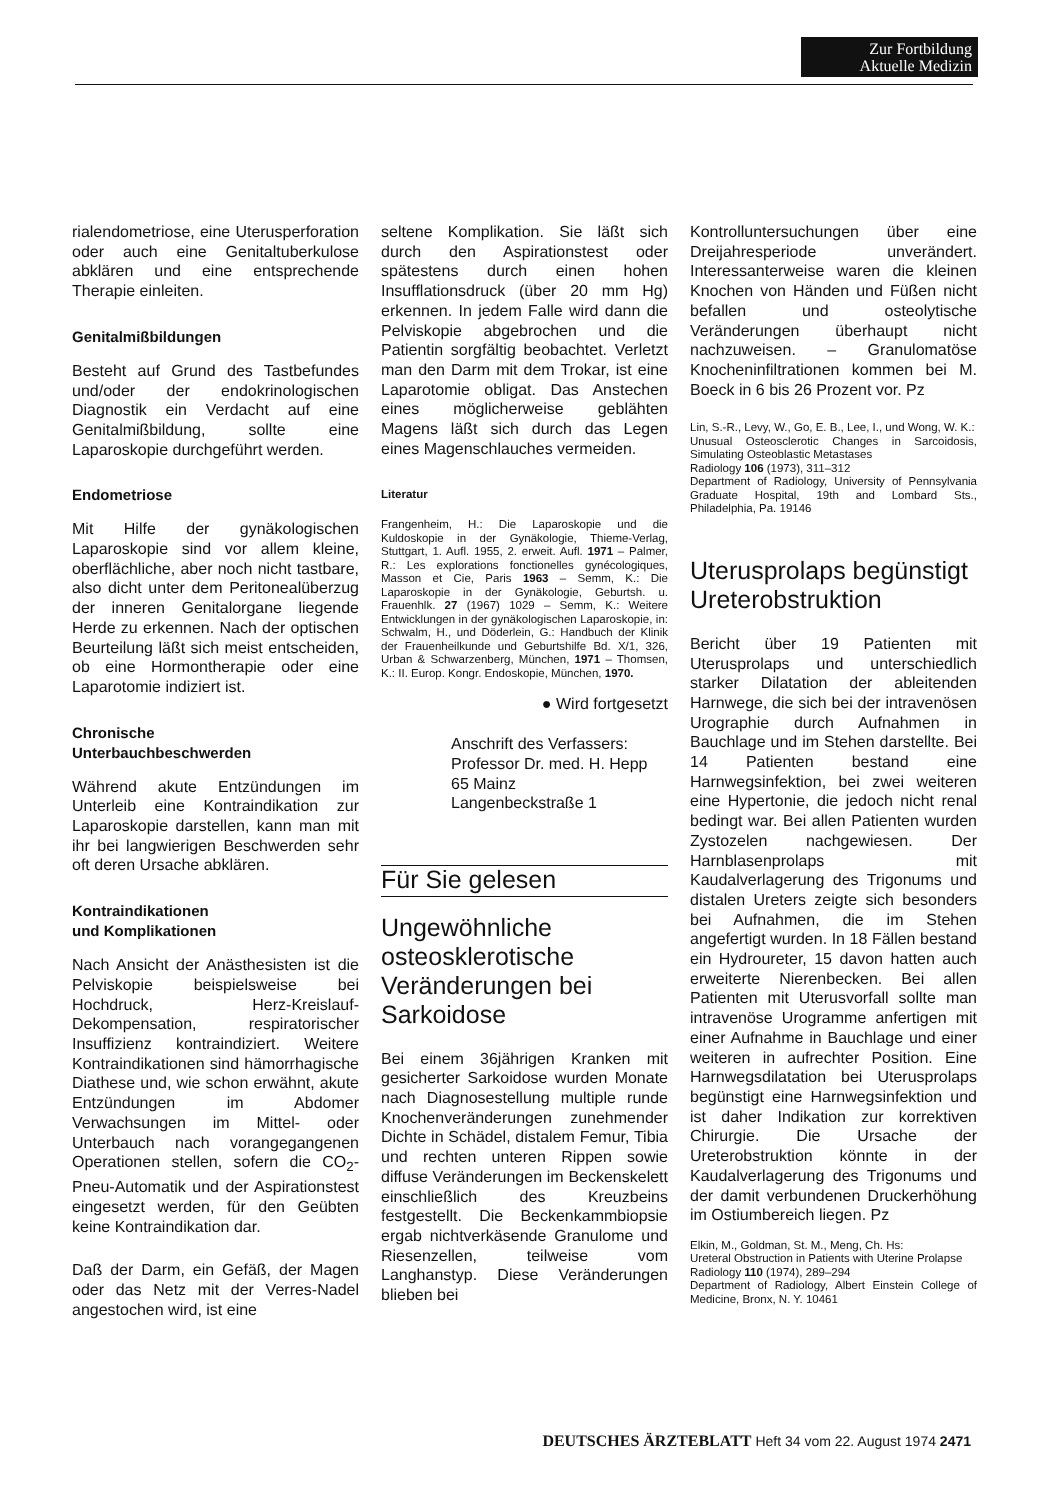Zur Fortbildung
Aktuelle Medizin
rialendometriose, eine Uterusperforation oder auch eine Genitaltuberkulose abklären und eine entsprechende Therapie einleiten.
Genitalmißbildungen
Besteht auf Grund des Tastbefundes und/oder der endokrinologischen Diagnostik ein Verdacht auf eine Genitalmißbildung, sollte eine Laparoskopie durchgeführt werden.
Endometriose
Mit Hilfe der gynäkologischen Laparoskopie sind vor allem kleine, oberflächliche, aber noch nicht tastbare, also dicht unter dem Peritonealüberzug der inneren Genitalorgane liegende Herde zu erkennen. Nach der optischen Beurteilung läßt sich meist entscheiden, ob eine Hormontherapie oder eine Laparotomie indiziert ist.
Chronische
Unterbauchbeschwerden
Während akute Entzündungen im Unterleib eine Kontraindikation zur Laparoskopie darstellen, kann man mit ihr bei langwierigen Beschwerden sehr oft deren Ursache abklären.
Kontraindikationen
und Komplikationen
Nach Ansicht der Anästhesisten ist die Pelviskopie beispielsweise bei Hochdruck, Herz-Kreislauf-Dekompensation, respiratorischer Insuffizienz kontraindiziert. Weitere Kontraindikationen sind hämorrhagische Diathese und, wie schon erwähnt, akute Entzündungen im Abdomer Verwachsungen im Mittel- oder Unterbauch nach vorangegangenen Operationen stellen, sofern die CO<sub>2</sub>-Pneu-Automatik und der Aspirationstest eingesetzt werden, für den Geübten keine Kontraindikation dar.
Daß der Darm, ein Gefäß, der Magen oder das Netz mit der Verres-Nadel angestochen wird, ist eine
seltene Komplikation. Sie läßt sich durch den Aspirationstest oder spätestens durch einen hohen Insufflationsdruck (über 20 mm Hg) erkennen. In jedem Falle wird dann die Pelviskopie abgebrochen und die Patientin sorgfältig beobachtet. Verletzt man den Darm mit dem Trokar, ist eine Laparotomie obligat. Das Anstechen eines möglicherweise geblähten Magens läßt sich durch das Legen eines Magenschlauches vermeiden.
Literatur
Frangenheim, H.: Die Laparoskopie und die Kuldoskopie in der Gynäkologie, Thieme-Verlag, Stuttgart, 1. Aufl. 1955, 2. erweit. Aufl. 1971 – Palmer, R.: Les explorations fonctionelles gynécologiques, Masson et Cie, Paris 1963 – Semm, K.: Die Laparoskopie in der Gynäkologie, Geburtsh. u. Frauenhlk. 27 (1967) 1029 – Semm, K.: Weitere Entwicklungen in der gynäkologischen Laparoskopie, in: Schwalm, H., und Döderlein, G.: Handbuch der Klinik der Frauenheilkunde und Geburtshilfe Bd. X/1, 326, Urban & Schwarzenberg, München, 1971 – Thomsen, K.: II. Europ. Kongr. Endoskopie, München, 1970.
● Wird fortgesetzt
Anschrift des Verfassers:
Professor Dr. med. H. Hepp
65 Mainz
Langenbeckstraße 1
Für Sie gelesen
Ungewöhnliche osteosklerotische Veränderungen bei Sarkoidose
Bei einem 36jährigen Kranken mit gesicherter Sarkoidose wurden Monate nach Diagnosestellung multiple runde Knochenveränderungen zunehmender Dichte in Schädel, distalem Femur, Tibia und rechten unteren Rippen sowie diffuse Veränderungen im Beckenskelett einschließlich des Kreuzbeins festgestellt. Die Beckenkammbiopsie ergab nichtverkäsende Granulome und Riesenzellen, teilweise vom Langhanstyp. Diese Veränderungen blieben bei
Kontrolluntersuchungen über eine Dreijahresperiode unverändert. Interessanterweise waren die kleinen Knochen von Händen und Füßen nicht befallen und osteolytische Veränderungen überhaupt nicht nachzuweisen. – Granulomatöse Knocheninfiltrationen kommen bei M. Boeck in 6 bis 26 Prozent vor. Pz
Lin, S.-R., Levy, W., Go, E. B., Lee, I., und Wong, W. K.:
Unusual Osteosclerotic Changes in Sarcoidosis, Simulating Osteoblastic Metastases
Radiology 106 (1973), 311–312
Department of Radiology, University of Pennsylvania Graduate Hospital, 19th and Lombard Sts., Philadelphia, Pa. 19146
Uterusprolaps begünstigt Ureterobstruktion
Bericht über 19 Patienten mit Uterusprolaps und unterschiedlich starker Dilatation der ableitenden Harnwege, die sich bei der intravenösen Urographie durch Aufnahmen in Bauchlage und im Stehen darstellte. Bei 14 Patienten bestand eine Harnwegsinfektion, bei zwei weiteren eine Hypertonie, die jedoch nicht renal bedingt war. Bei allen Patienten wurden Zystozelen nachgewiesen. Der Harnblasenprolaps mit Kaudalverlagerung des Trigonums und distalen Ureters zeigte sich besonders bei Aufnahmen, die im Stehen angefertigt wurden. In 18 Fällen bestand ein Hydroureter, 15 davon hatten auch erweiterte Nierenbecken. Bei allen Patienten mit Uterusvorfall sollte man intravenöse Urogramme anfertigen mit einer Aufnahme in Bauchlage und einer weiteren in aufrechter Position. Eine Harnwegsdilatation bei Uterusprolaps begünstigt eine Harnwegsinfektion und ist daher Indikation zur korrektiven Chirurgie. Die Ursache der Ureterobstruktion könnte in der Kaudalverlagerung des Trigonums und der damit verbundenen Druckerhöhung im Ostiumbereich liegen. Pz
Elkin, M., Goldman, St. M., Meng, Ch. Hs:
Ureteral Obstruction in Patients with Uterine Prolapse
Radiology 110 (1974), 289–294
Department of Radiology, Albert Einstein College of Medicine, Bronx, N. Y. 10461
DEUTSCHES ÄRZTEBLATT Heft 34 vom 22. August 1974 2471